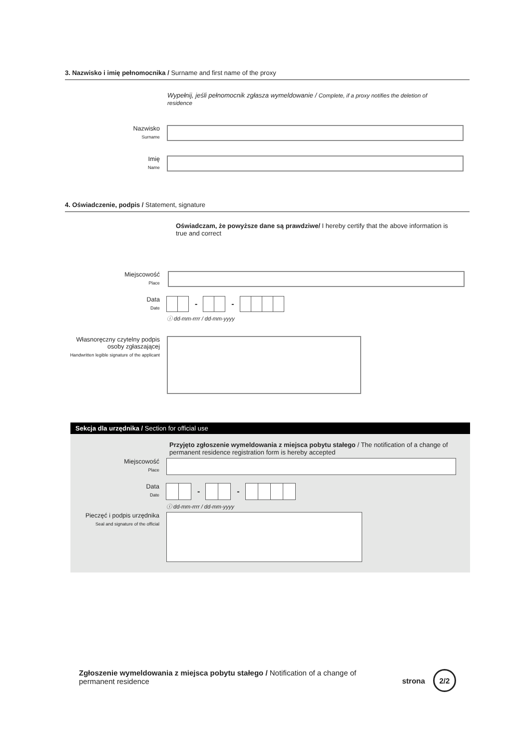3. Nazwisko i imię pełnomocnika / Surname and first name of the proxy
Wypełnij, jeśli pełnomocnik zgłasza wymeldowanie / Complete, if a proxy notifies the deletion of residence
Nazwisko
Surname
Imię
Name
4. Oświadczenie, podpis / Statement, signature
Oświadczam, że powyższe dane są prawdziwe/ I hereby certify that the above information is true and correct
Miejscowość
Place
Data
Date
- -
ⓘ dd-mm-rrrr / dd-mm-yyyy
Własnoręczny czytelny podpis osoby zgłaszającej
Handwritten legible signature of the applicant
Sekcja dla urzędnika / Section for official use
Przyjęto zgłoszenie wymeldowania z miejsca pobytu stałego / The notification of a change of permanent residence registration form is hereby accepted
Miejscowość
Place
Data
Date
- -
ⓘ dd-mm-rrrr / dd-mm-yyyy
Pieczęć i podpis urzędnika
Seal and signature of the official
Zgłoszenie wymeldowania z miejsca pobytu stałego / Notification of a change of permanent residence
strona 2/2